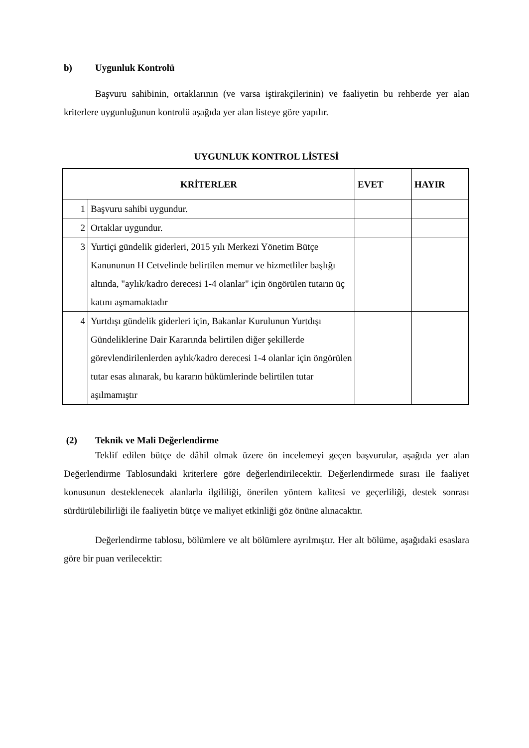b) Uygunluk Kontrolü
Başvuru sahibinin, ortaklarının (ve varsa iştirakçilerinin) ve faaliyetin bu rehberde yer alan kriterlere uygunluğunun kontrolü aşağıda yer alan listeye göre yapılır.
UYGUNLUK KONTROL LİSTESİ
| KRİTERLER | | EVET | HAYIR |
| --- | --- | --- | --- |
| 1 | Başvuru sahibi uygundur. | | |
| 2 | Ortaklar uygundur. | | |
| 3 | Yurtiçi gündelik giderleri, 2015 yılı Merkezi Yönetim Bütçe Kanununun H Cetvelinde belirtilen memur ve hizmetliler başlığı altında, "aylık/kadro derecesi 1-4 olanlar" için öngörülen tutarın üç katını aşmamaktadır | | |
| 4 | Yurtdışı gündelik giderleri için, Bakanlar Kurulunun Yurtdışı Gündeliklerine Dair Kararında belirtilen diğer şekillerde görevlendirilenlerden aylık/kadro derecesi 1-4 olanlar için öngörülen tutar esas alınarak, bu kararın hükümlerinde belirtilen tutar aşılmamıştır | | |
(2) Teknik ve Mali Değerlendirme
Teklif edilen bütçe de dâhil olmak üzere ön incelemeyi geçen başvurular, aşağıda yer alan Değerlendirme Tablosundaki kriterlere göre değerlendirilecektir. Değerlendirmede sırası ile faaliyet konusunun desteklenecek alanlarla ilgililiği, önerilen yöntem kalitesi ve geçerliliği, destek sonrası sürdürülebilirliği ile faaliyetin bütçe ve maliyet etkinliği göz önüne alınacaktır.
Değerlendirme tablosu, bölümlere ve alt bölümlere ayrılmıştır. Her alt bölüme, aşağıdaki esaslara göre bir puan verilecektir: